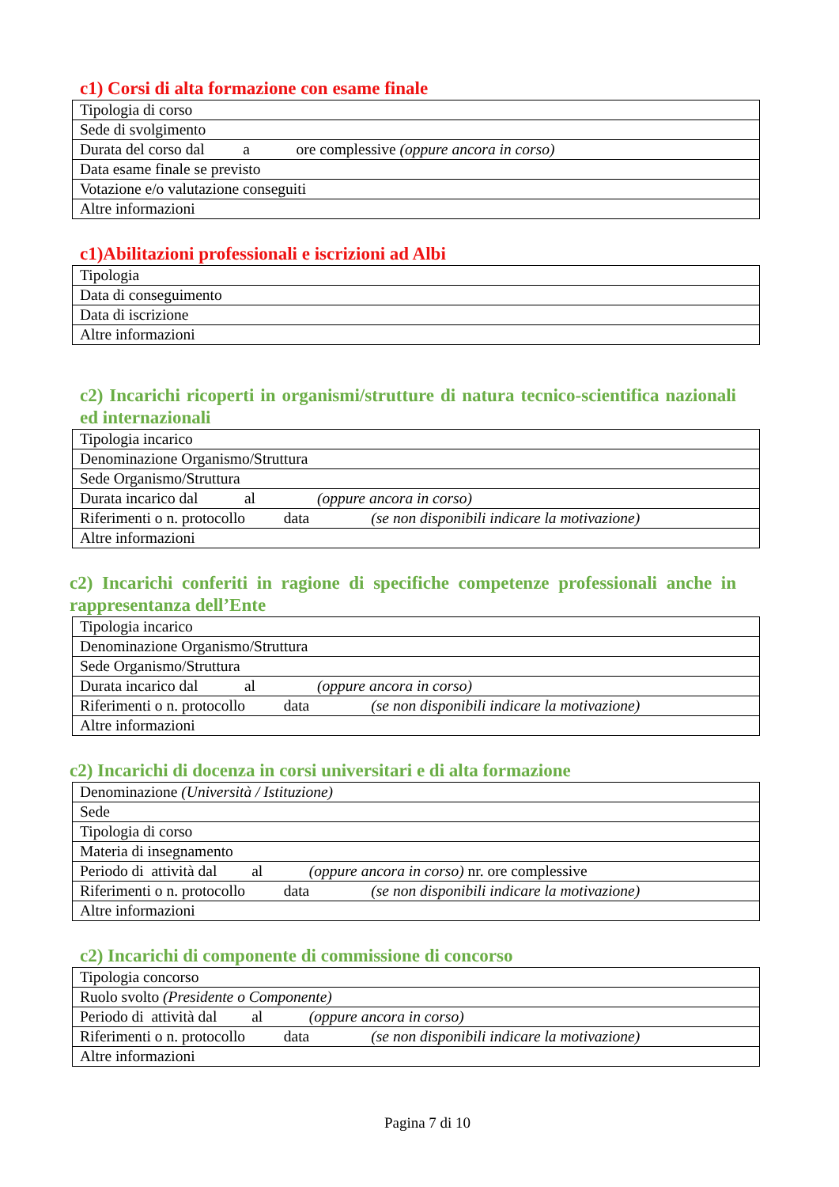c1) Corsi di alta formazione con esame finale
| Tipologia di corso |
| Sede di svolgimento |
| Durata del corso dal a ore complessive (oppure ancora in corso) |
| Data esame finale se previsto |
| Votazione e/o valutazione conseguiti |
| Altre informazioni |
c1)Abilitazioni professionali e iscrizioni ad Albi
| Tipologia |
| Data di conseguimento |
| Data di iscrizione |
| Altre informazioni |
c2) Incarichi ricoperti in organismi/strutture di natura tecnico-scientifica nazionali ed internazionali
| Tipologia incarico |
| Denominazione Organismo/Struttura |
| Sede Organismo/Struttura |
| Durata incarico dal al (oppure ancora in corso) |
| Riferimenti o n. protocollo data (se non disponibili indicare la motivazione) |
| Altre informazioni |
c2) Incarichi conferiti in ragione di specifiche competenze professionali anche in rappresentanza dell’Ente
| Tipologia incarico |
| Denominazione Organismo/Struttura |
| Sede Organismo/Struttura |
| Durata incarico dal al (oppure ancora in corso) |
| Riferimenti o n. protocollo data (se non disponibili indicare la motivazione) |
| Altre informazioni |
c2) Incarichi di docenza in corsi universitari e di alta formazione
| Denominazione (Università / Istituzione) |
| Sede |
| Tipologia di corso |
| Materia di insegnamento |
| Periodo di attività dal al (oppure ancora in corso) nr. ore complessive |
| Riferimenti o n. protocollo data (se non disponibili indicare la motivazione) |
| Altre informazioni |
c2) Incarichi di componente di commissione di concorso
| Tipologia concorso |
| Ruolo svolto (Presidente o Componente) |
| Periodo di attività dal al (oppure ancora in corso) |
| Riferimenti o n. protocollo data (se non disponibili indicare la motivazione) |
| Altre informazioni |
Pagina 7 di 10